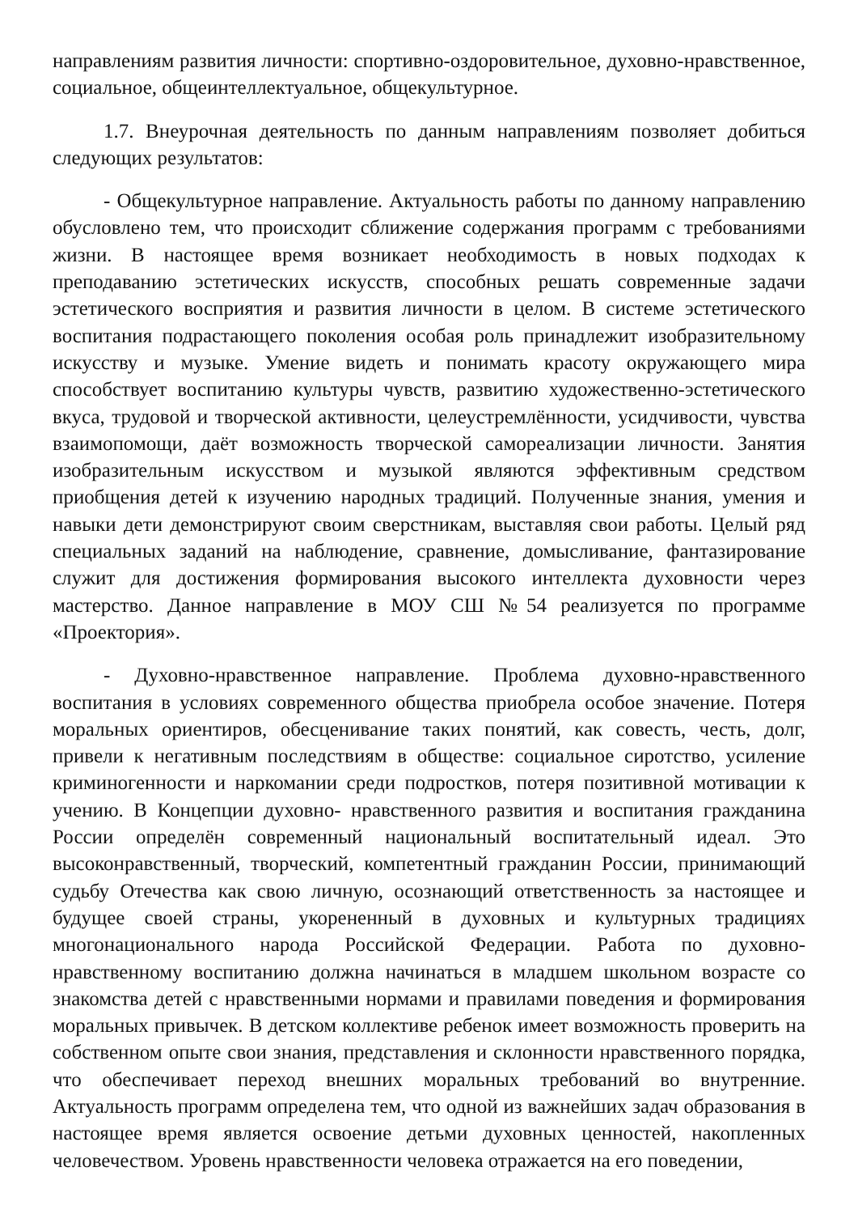направлениям развития личности: спортивно-оздоровительное, духовно-нравственное, социальное, общеинтеллектуальное, общекультурное.
1.7. Внеурочная деятельность по данным направлениям позволяет добиться следующих результатов:
- Общекультурное направление. Актуальность работы по данному направлению обусловлено тем, что происходит сближение содержания программ с требованиями жизни. В настоящее время возникает необходимость в новых подходах к преподаванию эстетических искусств, способных решать современные задачи эстетического восприятия и развития личности в целом. В системе эстетического воспитания подрастающего поколения особая роль принадлежит изобразительному искусству и музыке. Умение видеть и понимать красоту окружающего мира способствует воспитанию культуры чувств, развитию художественно-эстетического вкуса, трудовой и творческой активности, целеустремлённости, усидчивости, чувства взаимопомощи, даёт возможность творческой самореализации личности. Занятия изобразительным искусством и музыкой являются эффективным средством приобщения детей к изучению народных традиций. Полученные знания, умения и навыки дети демонстрируют своим сверстникам, выставляя свои работы. Целый ряд специальных заданий на наблюдение, сравнение, домысливание, фантазирование служит для достижения формирования высокого интеллекта духовности через мастерство. Данное направление в МОУ СШ №54 реализуется по программе «Проектория».
- Духовно-нравственное направление. Проблема духовно-нравственного воспитания в условиях современного общества приобрела особое значение. Потеря моральных ориентиров, обесценивание таких понятий, как совесть, честь, долг, привели к негативным последствиям в обществе: социальное сиротство, усиление криминогенности и наркомании среди подростков, потеря позитивной мотивации к учению. В Концепции духовно- нравственного развития и воспитания гражданина России определён современный национальный воспитательный идеал. Это высоконравственный, творческий, компетентный гражданин России, принимающий судьбу Отечества как свою личную, осознающий ответственность за настоящее и будущее своей страны, укорененный в духовных и культурных традициях многонационального народа Российской Федерации. Работа по духовно-нравственному воспитанию должна начинаться в младшем школьном возрасте со знакомства детей с нравственными нормами и правилами поведения и формирования моральных привычек. В детском коллективе ребенок имеет возможность проверить на собственном опыте свои знания, представления и склонности нравственного порядка, что обеспечивает переход внешних моральных требований во внутренние. Актуальность программ определена тем, что одной из важнейших задач образования в настоящее время является освоение детьми духовных ценностей, накопленных человечеством. Уровень нравственности человека отражается на его поведении,